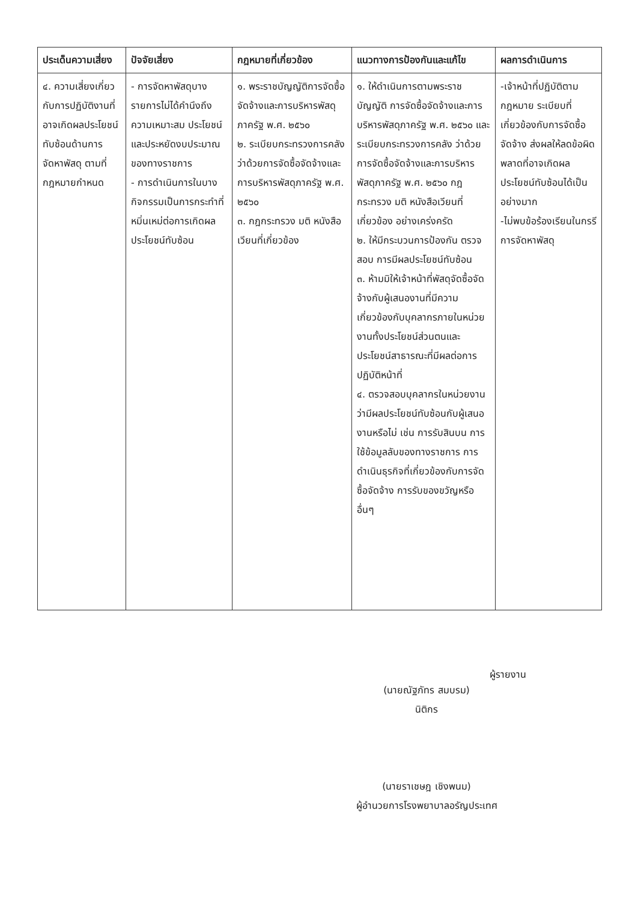| ประเด็นความเสี่ยง | ปัจจัยเสี่ยง | กฎหมายที่เกี่ยวข้อง | แนวทางการป้องกันและแก้ไข | ผลการดำเนินการ |
| --- | --- | --- | --- | --- |
| ๔. ความเสี่ยงเกี่ยวกับการปฏิบัติงานที่อาจเกิดผลประโยชน์ทับซ้อนด้านการจัดหาพัสดุ ตามที่กฎหมายกำหนด | - การจัดหาพัสดุบางรายการไม่ได้คำนึงถึงความเหมาะสม ประโยชน์ และประหยัดงบประมาณของทางราชการ - การดำเนินการในบางกิจกรรมเป็นการกระทำที่หมิ่นเหม่ต่อการเกิดผลประโยชน์ทับซ้อน | ๑. พระราชบัญญัติการจัดซื้อจัดจ้างและการบริหารพัสดุภาครัฐ พ.ศ. ๒๕๖๐ ๒. ระเบียบกระทรวงการคลังว่าด้วยการจัดซื้อจัดจ้างและการบริหารพัสดุภาครัฐ พ.ศ. ๒๕๖๐ ๓. กฎกระทรวง มติ หนังสือเวียนที่เกี่ยวข้อง | ๑. ให้ดำเนินการตามพระราชบัญญัติ การจัดซื้อจัดจ้างและการบริหารพัสดุภาครัฐ พ.ศ. ๒๕๖๐ และระเบียบกระทรวงการคลัง ว่าด้วยการจัดซื้อจัดจ้างและการบริหารพัสดุภาครัฐ พ.ศ. ๒๕๖๐ กฎกระทรวง มติ หนังสือเวียนที่เกี่ยวข้อง อย่างเคร่งครัด ๒. ให้มีกระบวนการป้องกัน ตรวจสอบ การมีผลประโยชน์ทับซ้อน ๓. ห้ามมิให้เจ้าหน้าที่พัสดุจัดซื้อจัดจ้างกับผู้เสนองานที่มีความเกี่ยวข้องกับบุคลากรภายในหน่วยงานทั้งประโยชน์ส่วนตนและประโยชน์สาธารณะที่มีผลต่อการปฏิบัติหน้าที่ ๔. ตรวจสอบบุคลากรในหน่วยงานว่ามีผลประโยชน์ทับซ้อนกับผู้เสนองานหรือไม่ เช่น การรับสินบน การใช้ข้อมูลลับของทางราชการ การดำเนินธุรกิจที่เกี่ยวข้องกับการจัดซื้อจัดจ้าง การรับของขวัญหรืออื่นๆ | -เจ้าหน้าที่ปฏิบัติตามกฎหมาย ระเบียบที่เกี่ยวข้องกับการจัดซื้อจัดจ้าง ส่งผลให้ลดข้อผิดพลาดที่อาจเกิดผลประโยชน์ทับซ้อนได้เป็นอย่างมาก -ไม่พบข้อร้องเรียนในกรรีการจัดหาพัสดุ |
ผู้รายงาน
(นายณัฐภัทร สมบรม)
นิติกร
(นายราเชษฎ เชิงพนม)
ผู้อำนวยการโรงพยาบาลอรัญประเทศ